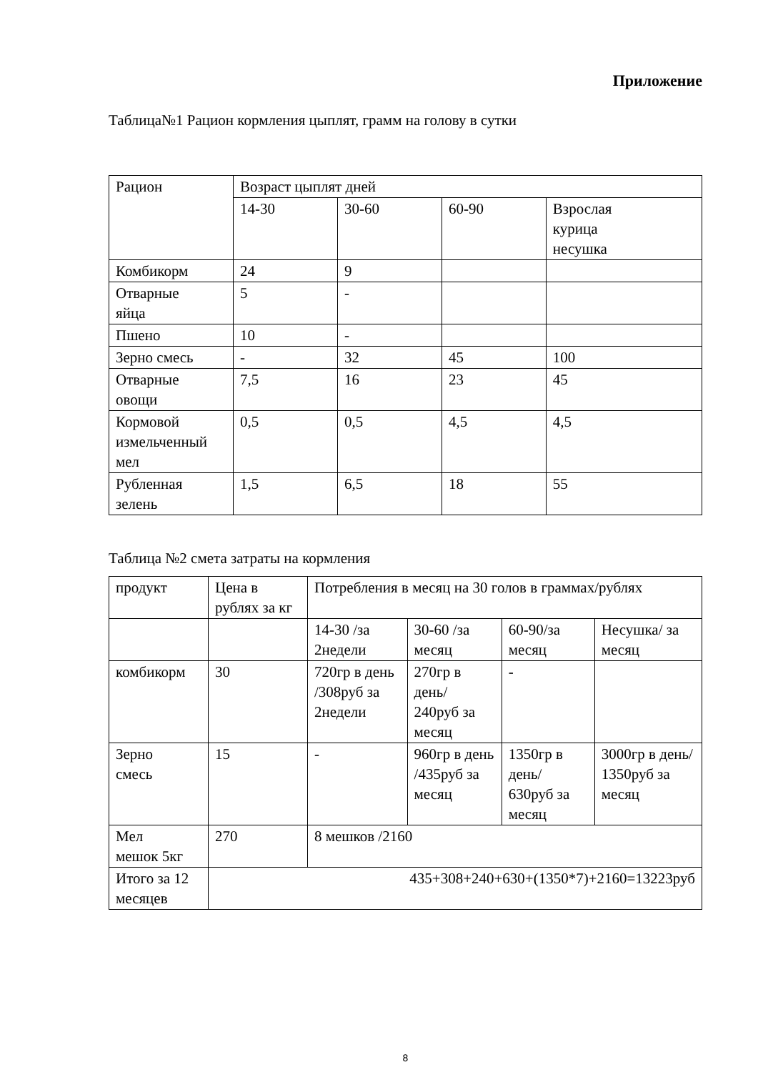Приложение
Таблица№1 Рацион кормления цыплят, грамм на голову в сутки
| Рацион | Возраст цыплят дней | | | |
| | 14-30 | 30-60 | 60-90 | Взрослая курица несушка |
| Комбикорм | 24 | 9 | | |
| Отварные яйца | 5 | - | | |
| Пшено | 10 | - | | |
| Зерно смесь | - | 32 | 45 | 100 |
| Отварные овощи | 7,5 | 16 | 23 | 45 |
| Кормовой измельченный мел | 0,5 | 0,5 | 4,5 | 4,5 |
| Рубленная зелень | 1,5 | 6,5 | 18 | 55 |
Таблица №2 смета затраты на кормления
| продукт | Цена в рублях за кг | Потребления в месяц на 30 голов в граммах/рублях | | | |
| | | 14-30 /за 2недели | 30-60 /за месяц | 60-90/за месяц | Несушка/ за месяц |
| комбикорм | 30 | 720гр в день /308руб за 2недели | 270гр в день/ 240руб за месяц | - | |
| Зерно смесь | 15 | - | 960гр в день /435руб за месяц | 1350гр в день/ 630руб за месяц | 3000гр в день/ 1350руб за месяц |
| Мел мешок 5кг | 270 | 8 мешков /2160 | | | |
| Итого за 12 месяцев | 435+308+240+630+(1350*7)+2160=13223руб | | | | |
8